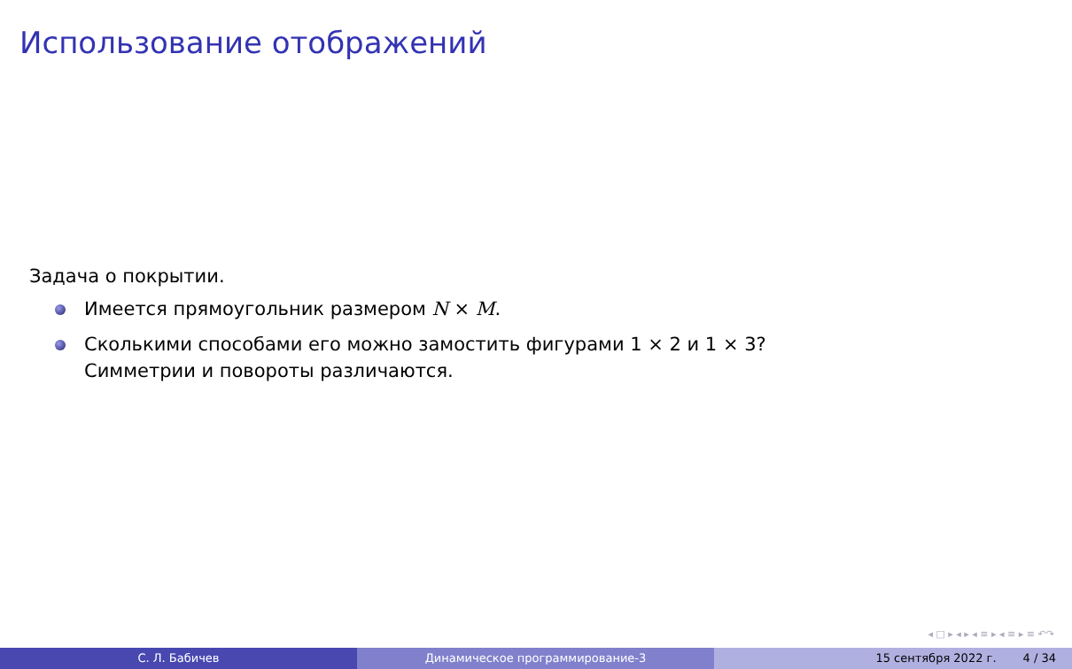Использование отображений
Задача о покрытии.
Имеется прямоугольник размером N × M.
Сколькими способами его можно замостить фигурами 1 × 2 и 1 × 3?
Симметрии и повороты различаются.
◂ □ ▸ ◂ ▸ ◂ ≡ ▸ ◂ ≡ ▸ ≡ ↶↷
С. Л. Бабичев Динамическое программирование-3 15 сентября 2022 г. 4 / 34